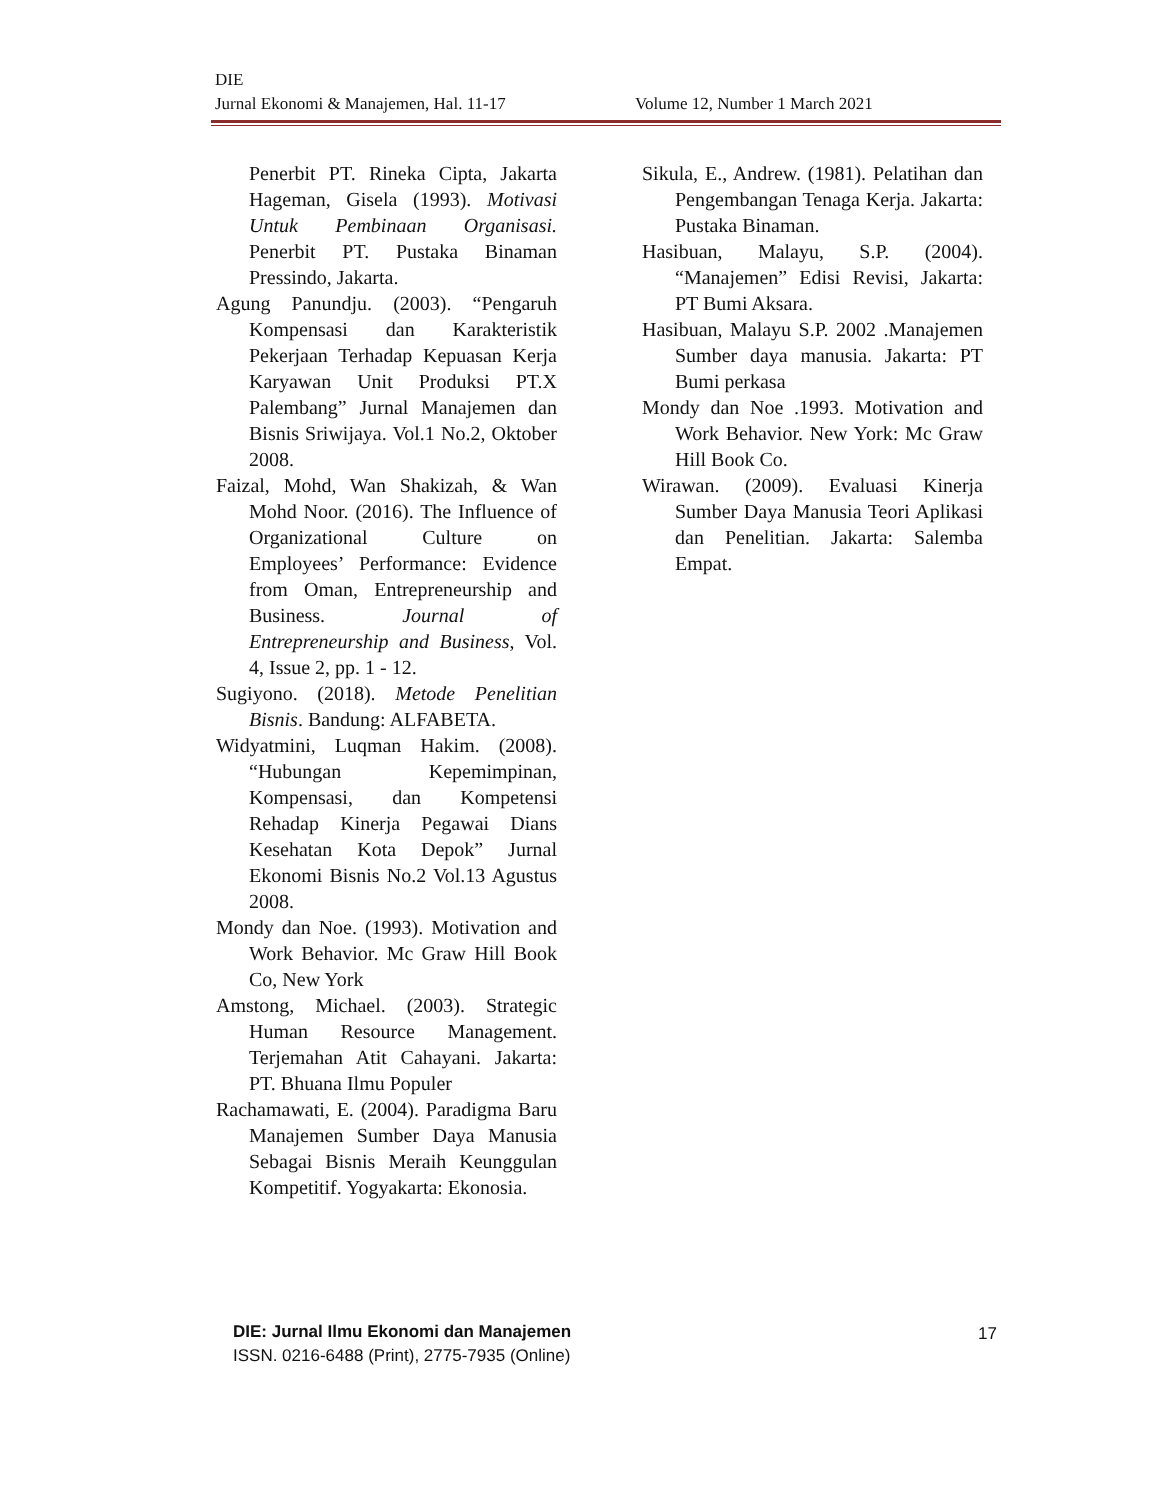DIE
Jurnal Ekonomi & Manajemen, Hal. 11-17 Volume 12, Number 1 March 2021
Penerbit PT. Rineka Cipta, Jakarta Hageman, Gisela (1993). Motivasi Untuk Pembinaan Organisasi. Penerbit PT. Pustaka Binaman Pressindo, Jakarta.
Agung Panundju. (2003). “Pengaruh Kompensasi dan Karakteristik Pekerjaan Terhadap Kepuasan Kerja Karyawan Unit Produksi PT.X Palembang” Jurnal Manajemen dan Bisnis Sriwijaya. Vol.1 No.2, Oktober 2008.
Faizal, Mohd, Wan Shakizah, & Wan Mohd Noor. (2016). The Influence of Organizational Culture on Employees’ Performance: Evidence from Oman, Entrepreneurship and Business. Journal of Entrepreneurship and Business, Vol. 4, Issue 2, pp. 1 - 12.
Sugiyono. (2018). Metode Penelitian Bisnis. Bandung: ALFABETA.
Widyatmini, Luqman Hakim. (2008). “Hubungan Kepemimpinan, Kompensasi, dan Kompetensi Rehadap Kinerja Pegawai Dians Kesehatan Kota Depok” Jurnal Ekonomi Bisnis No.2 Vol.13 Agustus 2008.
Mondy dan Noe. (1993). Motivation and Work Behavior. Mc Graw Hill Book Co, New York
Amstong, Michael. (2003). Strategic Human Resource Management. Terjemahan Atit Cahayani. Jakarta: PT. Bhuana Ilmu Populer
Rachamawati, E. (2004). Paradigma Baru Manajemen Sumber Daya Manusia Sebagai Bisnis Meraih Keunggulan Kompetitif. Yogyakarta: Ekonosia.
Sikula, E., Andrew. (1981). Pelatihan dan Pengembangan Tenaga Kerja. Jakarta: Pustaka Binaman.
Hasibuan, Malayu, S.P. (2004). “Manajemen” Edisi Revisi, Jakarta: PT Bumi Aksara.
Hasibuan, Malayu S.P. 2002 .Manajemen Sumber daya manusia. Jakarta: PT Bumi perkasa
Mondy dan Noe .1993. Motivation and Work Behavior. New York: Mc Graw Hill Book Co.
Wirawan. (2009). Evaluasi Kinerja Sumber Daya Manusia Teori Aplikasi dan Penelitian. Jakarta: Salemba Empat.
DIE: Jurnal Ilmu Ekonomi dan Manajemen
ISSN. 0216-6488 (Print), 2775-7935 (Online)
17